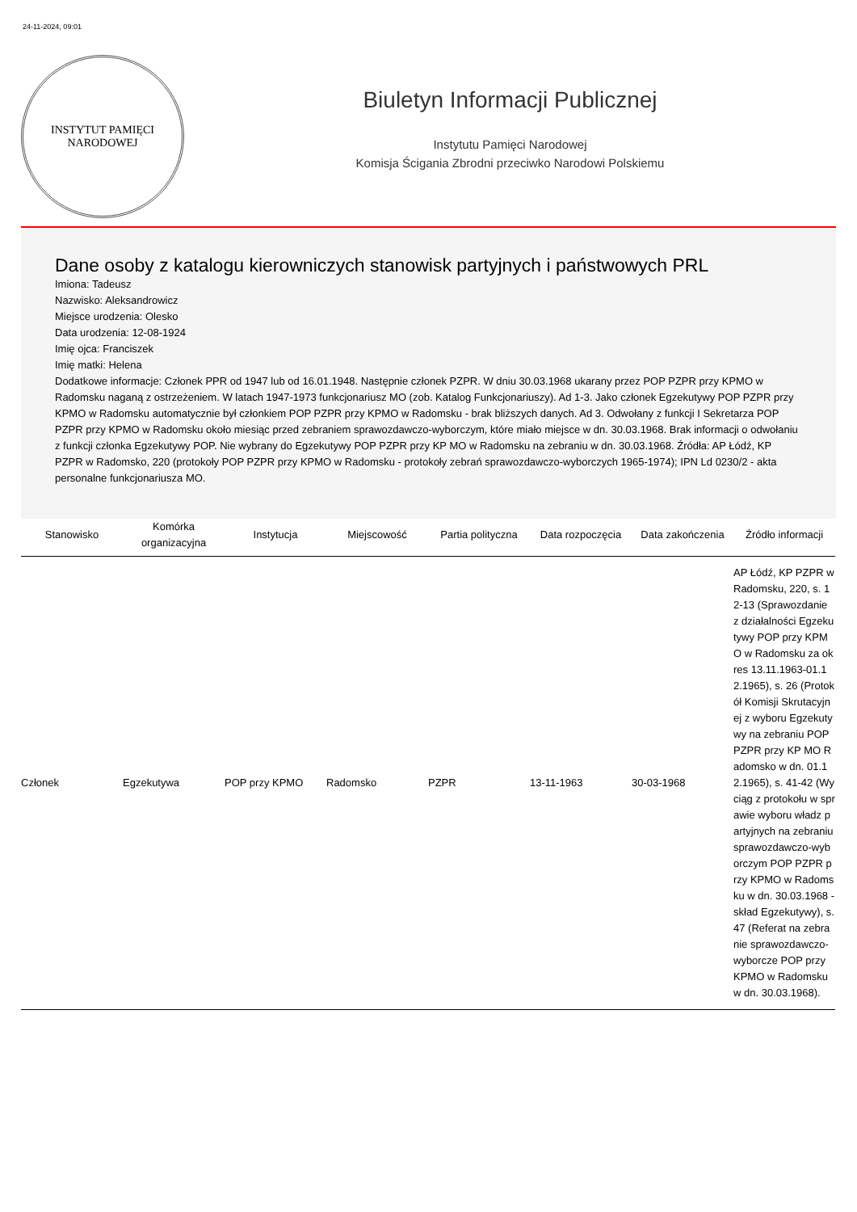24-11-2024, 09:01
INSTYTUT PAMIĘCI
NARODOWEJ
Biuletyn Informacji Publicznej
Instytutu Pamięci Narodowej
Komisja Ścigania Zbrodni przeciwko Narodowi Polskiemu
Dane osoby z katalogu kierowniczych stanowisk partyjnych i państwowych PRL
Imiona: Tadeusz
Nazwisko: Aleksandrowicz
Miejsce urodzenia: Olesko
Data urodzenia: 12-08-1924
Imię ojca: Franciszek
Imię matki: Helena
Dodatkowe informacje: Członek PPR od 1947 lub od 16.01.1948. Następnie członek PZPR. W dniu 30.03.1968 ukarany przez POP PZPR przy KPMO w Radomsku naganą z ostrzeżeniem. W latach 1947-1973 funkcjonariusz MO (zob. Katalog Funkcjonariuszy). Ad 1-3. Jako członek Egzekutywy POP PZPR przy KPMO w Radomsku automatycznie był członkiem POP PZPR przy KPMO w Radomsku - brak bliższych danych. Ad 3. Odwołany z funkcji I Sekretarza POP PZPR przy KPMO w Radomsku około miesiąc przed zebraniem sprawozdawczo-wyborczym, które miało miejsce w dn. 30.03.1968. Brak informacji o odwołaniu z funkcji członka Egzekutywy POP. Nie wybrany do Egzekutywy POP PZPR przy KP MO w Radomsku na zebraniu w dn. 30.03.1968. Źródła: AP Łódź, KP PZPR w Radomsko, 220 (protokoły POP PZPR przy KPMO w Radomsku - protokoły zebrań sprawozdawczo-wyborczych 1965-1974); IPN Ld 0230/2 - akta personalne funkcjonariusza MO.
| Stanowisko | Komórka organizacyjna | Instytucja | Miejscowość | Partia polityczna | Data rozpoczęcia | Data zakończenia | Źródło informacji |
| --- | --- | --- | --- | --- | --- | --- | --- |
| Członek | Egzekutywa | POP przy KPMO | Radomsko | PZPR | 13-11-1963 | 30-03-1968 | AP Łódź, KP PZPR w Radomsku, 220, s. 12-13 (Sprawozdanie z działalności Egzekutywy POP przy KPMO w Radomsku za okres 13.11.1963-01.12.1965), s. 26 (Protokół Komisji Skrutacyjnej z wyboru Egzekutywy na zebraniu POP PZPR przy KP MO Radomsko w dn. 01.12.1965), s. 41-42 (Wyciąg z protokołu w sprawie wyboru władz partyjnych na zebraniu sprawozdawczo-wyborczym POP PZPR przy KPMO w Radomsku w dn. 30.03.1968 - skład Egzekutywy), s. 47 (Referat na zebranie sprawozdawczo-wyborcze POP przy KPMO w Radomsku w dn. 30.03.1968). |